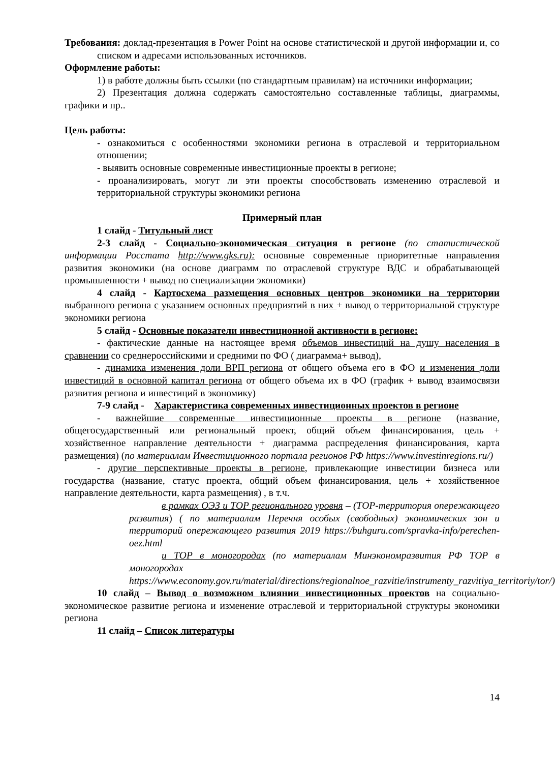Требования: доклад-презентация в Power Point на основе статистической и другой информации и, со списком и адресами использованных источников.
Оформление работы:
1) в работе должны быть ссылки (по стандартным правилам) на источники информации;
2) Презентация должна содержать самостоятельно составленные таблицы, диаграммы, графики и пр..
Цель работы:
- ознакомиться с особенностями экономики региона в отраслевой и территориальном отношении;
- выявить основные современные инвестиционные проекты в регионе;
- проанализировать, могут ли эти проекты способствовать изменению отраслевой и территориальной структуры экономики региона
Примерный план
1 слайд - Титульный лист
2-3 слайд - Социально-экономическая ситуация в регионе (по статистической информации Росстата http://www.gks.ru): основные современные приоритетные направления развития экономики (на основе диаграмм по отраслевой структуре ВДС и обрабатывающей промышленности + вывод по специализации экономики)
4 слайд - Картосхема размещения основных центров экономики на территории выбранного региона с указанием основных предприятий в них + вывод о территориальной структуре экономики региона
5 слайд - Основные показатели инвестиционной активности в регионе:
- фактические данные на настоящее время объемов инвестиций на душу населения в сравнении со среднероссийскими и средними по ФО ( диаграмма+ вывод),
- динамика изменения доли ВРП региона от общего объема его в ФО и изменения доли инвестиций в основной капитал региона от общего объема их в ФО (график + вывод взаимосвязи развития региона и инвестиций в экономику)
7-9 слайд - Характеристика современных инвестиционных проектов в регионе
- важнейшие современные инвестиционные проекты в регионе (название, общегосударственный или региональный проект, общий объем финансирования, цель + хозяйственное направление деятельности + диаграмма распределения финансирования, карта размещения) (по материалам Инвестиционного портала регионов РФ https://www.investinregions.ru/)
- другие перспективные проекты в регионе, привлекающие инвестиции бизнеса или государства (название, статус проекта, общий объем финансирования, цель + хозяйственное направление деятельности, карта размещения) , в т.ч.
в рамках ОЭЗ и ТОР регионального уровня – (ТОР-территория опережающего развития) ( по материалам Перечня особых (свободных) экономических зон и территорий опережающего развития 2019 https://buhguru.com/spravka-info/perechen-oez.html
и ТОР в моногородах (по материалам Минэкономразвития РФ ТОР в моногородах https://www.economy.gov.ru/material/directions/regionalnoe_razvitie/instrumenty_razvitiya_territoriy/tor/)
10 слайд – Вывод о возможном влиянии инвестиционных проектов на социально-экономическое развитие региона и изменение отраслевой и территориальной структуры экономики региона
11 слайд – Список литературы
14